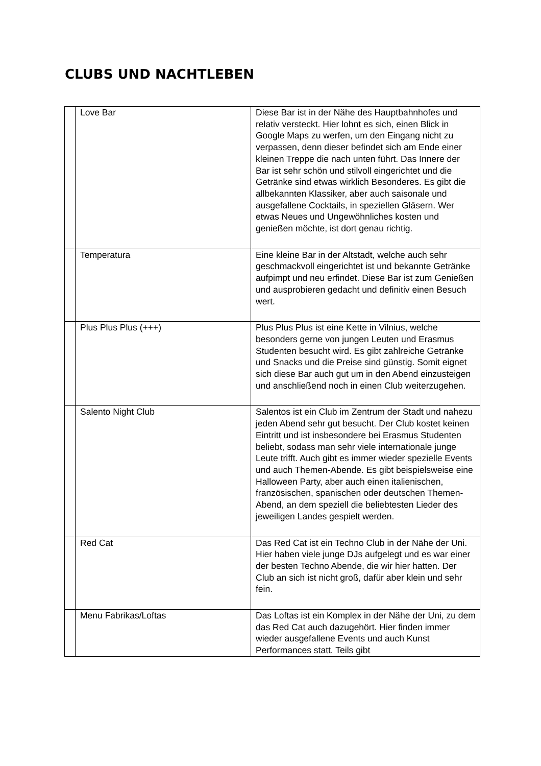CLUBS UND NACHTLEBEN
| | Love Bar | Diese Bar ist in der Nähe des Hauptbahnhofes und relativ versteckt. Hier lohnt es sich, einen Blick in Google Maps zu werfen, um den Eingang nicht zu verpassen, denn dieser befindet sich am Ende einer kleinen Treppe die nach unten führt. Das Innere der Bar ist sehr schön und stilvoll eingerichtet und die Getränke sind etwas wirklich Besonderes. Es gibt die allbekannten Klassiker, aber auch saisonale und ausgefallene Cocktails, in speziellen Gläsern. Wer etwas Neues und Ungewöhnliches kosten und genießen möchte, ist dort genau richtig. |
| | Temperatura | Eine kleine Bar in der Altstadt, welche auch sehr geschmackvoll eingerichtet ist und bekannte Getränke aufpimpt und neu erfindet. Diese Bar ist zum Genießen und ausprobieren gedacht und definitiv einen Besuch wert. |
| | Plus Plus Plus (+++) | Plus Plus Plus ist eine Kette in Vilnius, welche besonders gerne von jungen Leuten und Erasmus Studenten besucht wird. Es gibt zahlreiche Getränke und Snacks und die Preise sind günstig. Somit eignet sich diese Bar auch gut um in den Abend einzusteigen und anschließend noch in einen Club weiterzugehen. |
| | Salento Night Club | Salentos ist ein Club im Zentrum der Stadt und nahezu jeden Abend sehr gut besucht. Der Club kostet keinen Eintritt und ist insbesondere bei Erasmus Studenten beliebt, sodass man sehr viele internationale junge Leute trifft. Auch gibt es immer wieder spezielle Events und auch Themen-Abende. Es gibt beispielsweise eine Halloween Party, aber auch einen italienischen, französischen, spanischen oder deutschen Themen-Abend, an dem speziell die beliebtesten Lieder des jeweiligen Landes gespielt werden. |
| | Red Cat | Das Red Cat ist ein Techno Club in der Nähe der Uni. Hier haben viele junge DJs aufgelegt und es war einer der besten Techno Abende, die wir hier hatten. Der Club an sich ist nicht groß, dafür aber klein und sehr fein. |
| | Menu Fabrikas/Loftas | Das Loftas ist ein Komplex in der Nähe der Uni, zu dem das Red Cat auch dazugehört. Hier finden immer wieder ausgefallene Events und auch Kunst Performances statt. Teils gibt |